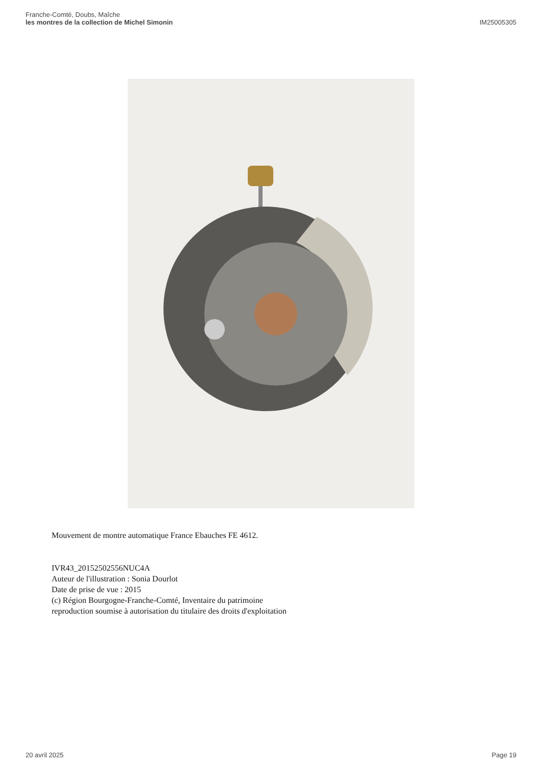Franche-Comté, Doubs, Maîche
les montres de la collection de Michel Simonin
IM25005305
Mouvement de montre automatique France Ebauches FE 4612.
IVR43_20152502556NUC4A
Auteur de l'illustration : Sonia Dourlot
Date de prise de vue : 2015
(c) Région Bourgogne-Franche-Comté, Inventaire du patrimoine
reproduction soumise à autorisation du titulaire des droits d'exploitation
20 avril 2025 Page 19